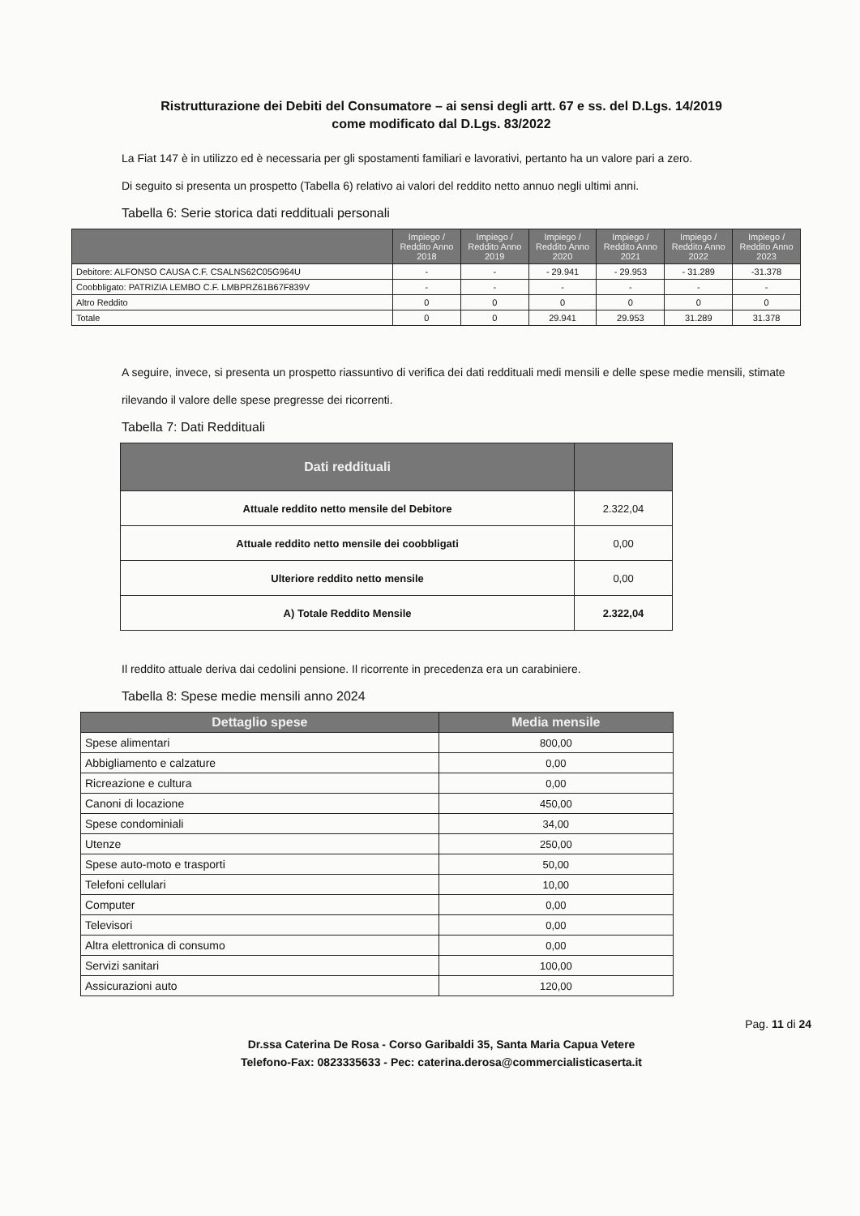Ristrutturazione dei Debiti del Consumatore – ai sensi degli artt. 67 e ss. del D.Lgs. 14/2019
come modificato dal D.Lgs. 83/2022
La Fiat 147 è in utilizzo ed è necessaria per gli spostamenti familiari e lavorativi, pertanto ha un valore pari a zero.
Di seguito si presenta un prospetto (Tabella 6) relativo ai valori del reddito netto annuo negli ultimi anni.
Tabella 6: Serie storica dati reddituali personali
| | Impiego / Reddito Anno 2018 | Impiego / Reddito Anno 2019 | Impiego / Reddito Anno 2020 | Impiego / Reddito Anno 2021 | Impiego / Reddito Anno 2022 | Impiego / Reddito Anno 2023 |
| --- | --- | --- | --- | --- | --- | --- |
| Debitore: ALFONSO CAUSA C.F. CSALNS62C05G964U | - | - | - 29.941 | - 29.953 | - 31.289 | -31.378 |
| Coobbligato: PATRIZIA LEMBO C.F. LMBPRZ61B67F839V | - | - | - | - | - | - |
| Altro Reddito | 0 | 0 | 0 | 0 | 0 | 0 |
| Totale | 0 | 0 | 29.941 | 29.953 | 31.289 | 31.378 |
A seguire, invece, si presenta un prospetto riassuntivo di verifica dei dati reddituali medi mensili e delle spese medie mensili, stimate rilevando il valore delle spese pregresse dei ricorrenti.
Tabella 7: Dati Reddituali
| Dati reddituali | |
| --- | --- |
| Attuale reddito netto mensile del Debitore | 2.322,04 |
| Attuale reddito netto mensile dei coobbligati | 0,00 |
| Ulteriore reddito netto mensile | 0,00 |
| A) Totale Reddito Mensile | 2.322,04 |
Il reddito attuale deriva dai cedolini pensione. Il ricorrente in precedenza era un carabiniere.
Tabella 8: Spese medie mensili anno 2024
| Dettaglio spese | Media mensile |
| --- | --- |
| Spese alimentari | 800,00 |
| Abbigliamento e calzature | 0,00 |
| Ricreazione e cultura | 0,00 |
| Canoni di locazione | 450,00 |
| Spese condominiali | 34,00 |
| Utenze | 250,00 |
| Spese auto-moto e trasporti | 50,00 |
| Telefoni cellulari | 10,00 |
| Computer | 0,00 |
| Televisori | 0,00 |
| Altra elettronica di consumo | 0,00 |
| Servizi sanitari | 100,00 |
| Assicurazioni auto | 120,00 |
Pag. 11 di 24
Dr.ssa Caterina De Rosa - Corso Garibaldi 35, Santa Maria Capua Vetere
Telefono-Fax: 0823335633 - Pec: caterina.derosa@commercialisticaserta.it